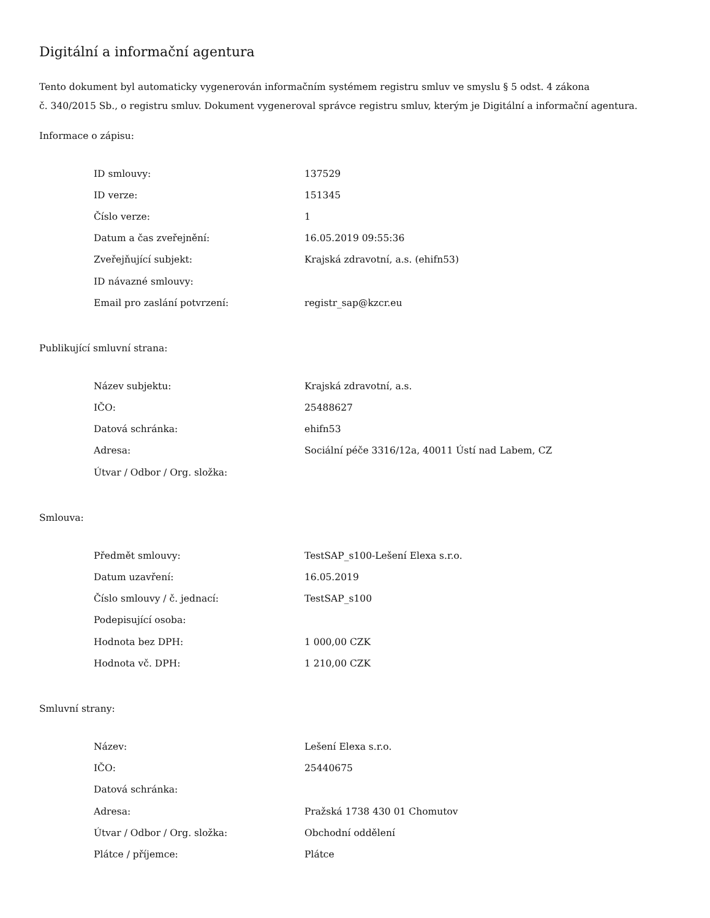Digitální a informační agentura
Tento dokument byl automaticky vygenerován informačním systémem registru smluv ve smyslu § 5 odst. 4 zákona
č. 340/2015 Sb., o registru smluv. Dokument vygeneroval správce registru smluv, kterým je Digitální a informační agentura.
Informace o zápisu:
| ID smlouvy: | 137529 |
| ID verze: | 151345 |
| Číslo verze: | 1 |
| Datum a čas zveřejnění: | 16.05.2019 09:55:36 |
| Zveřejňující subjekt: | Krajská zdravotní, a.s. (ehifn53) |
| ID návazné smlouvy: | |
| Email pro zaslání potvrzení: | registr_sap@kzcr.eu |
Publikující smluvní strana:
| Název subjektu: | Krajská zdravotní, a.s. |
| IČO: | 25488627 |
| Datová schránka: | ehifn53 |
| Adresa: | Sociální péče 3316/12a, 40011 Ústí nad Labem, CZ |
| Útvar / Odbor / Org. složka: | |
Smlouva:
| Předmět smlouvy: | TestSAP_s100-Lešení Elexa s.r.o. |
| Datum uzavření: | 16.05.2019 |
| Číslo smlouvy / č. jednací: | TestSAP_s100 |
| Podepisující osoba: | |
| Hodnota bez DPH: | 1 000,00 CZK |
| Hodnota vč. DPH: | 1 210,00 CZK |
Smluvní strany:
| Název: | Lešení Elexa s.r.o. |
| IČO: | 25440675 |
| Datová schránka: | |
| Adresa: | Pražská 1738 430 01 Chomutov |
| Útvar / Odbor / Org. složka: | Obchodní oddělení |
| Plátce / příjemce: | Plátce |